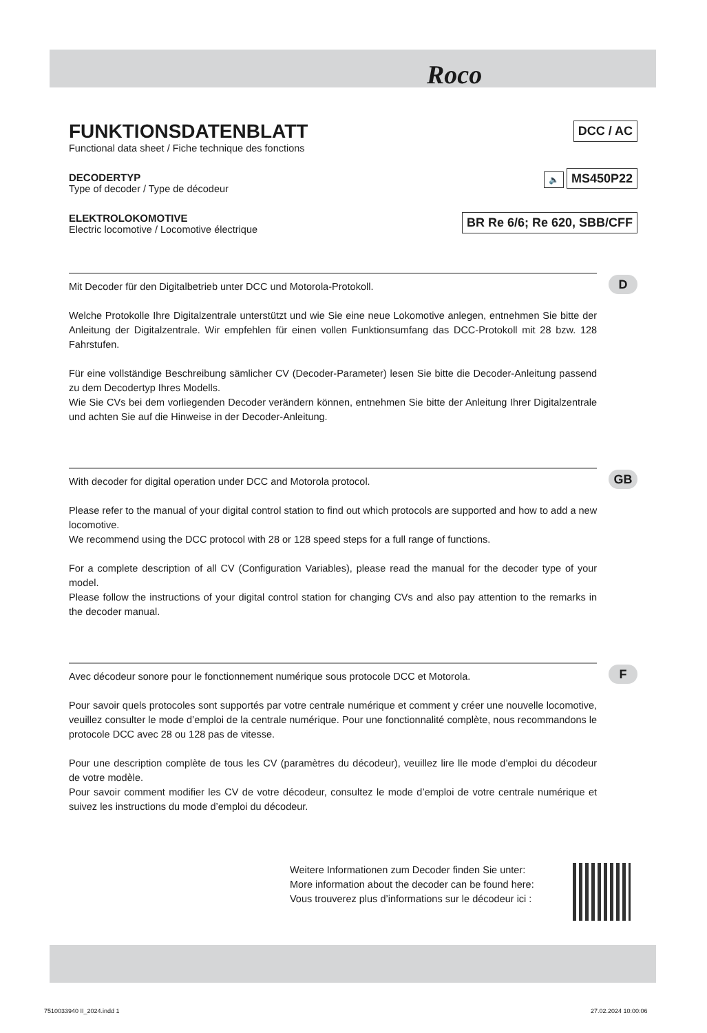Roco
FUNKTIONSDATENBLATT
Functional data sheet / Fiche technique des fonctions
DCC / AC
DECODERTYP
Type of decoder / Type de décodeur
🔈 MS450P22
ELEKTROLOKOMOTIVE
Electric locomotive / Locomotive électrique
BR Re 6/6; Re 620, SBB/CFF
Mit Decoder für den Digitalbetrieb unter DCC und Motorola-Protokoll.
Welche Protokolle Ihre Digitalzentrale unterstützt und wie Sie eine neue Lokomotive anlegen, entnehmen Sie bitte der Anleitung der Digitalzentrale. Wir empfehlen für einen vollen Funktionsumfang das DCC-Protokoll mit 28 bzw. 128 Fahrstufen.
Für eine vollständige Beschreibung sämlicher CV (Decoder-Parameter) lesen Sie bitte die Decoder-Anleitung passend zu dem Decodertyp Ihres Modells.
Wie Sie CVs bei dem vorliegenden Decoder verändern können, entnehmen Sie bitte der Anleitung Ihrer Digitalzentrale und achten Sie auf die Hinweise in der Decoder-Anleitung.
D
With decoder for digital operation under DCC and Motorola protocol.
Please refer to the manual of your digital control station to find out which protocols are supported and how to add a new locomotive.
We recommend using the DCC protocol with 28 or 128 speed steps for a full range of functions.
For a complete description of all CV (Configuration Variables), please read the manual for the decoder type of your model.
Please follow the instructions of your digital control station for changing CVs and also pay attention to the remarks in the decoder manual.
GB
Avec décodeur sonore pour le fonctionnement numérique sous protocole DCC et Motorola.
Pour savoir quels protocoles sont supportés par votre centrale numérique et comment y créer une nouvelle locomotive, veuillez consulter le mode d’emploi de la centrale numérique. Pour une fonctionnalité complète, nous recommandons le protocole DCC avec 28 ou 128 pas de vitesse.
Pour une description complète de tous les CV (paramètres du décodeur), veuillez lire lle mode d’emploi du décodeur de votre modèle.
Pour savoir comment modifier les CV de votre décodeur, consultez le mode d’emploi de votre centrale numérique et suivez les instructions du mode d’emploi du décodeur.
F
Weitere Informationen zum Decoder finden Sie unter:
More information about the decoder can be found here:
Vous trouverez plus d’informations sur le décodeur ici :
7510033940 II_2024.indd 1 27.02.2024 10:00:06